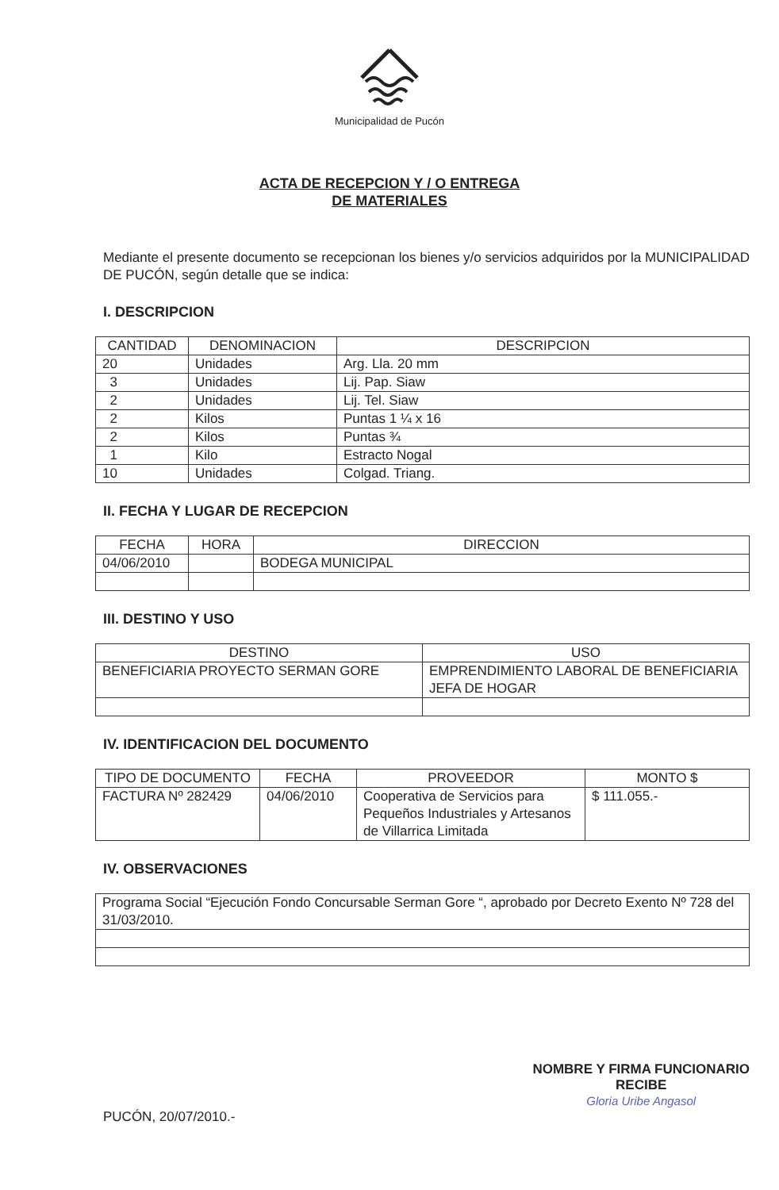Municipalidad de Pucón
ACTA DE RECEPCION Y / O ENTREGA
DE MATERIALES
Mediante el presente documento se recepcionan los bienes y/o servicios adquiridos por la MUNICIPALIDAD DE PUCÓN, según detalle que se indica:
I. DESCRIPCION
| CANTIDAD | DENOMINACION | DESCRIPCION |
| --- | --- | --- |
| 20 | Unidades | Arg. Lla. 20 mm |
| 3 | Unidades | Lij. Pap. Siaw |
| 2 | Unidades | Lij. Tel. Siaw |
| 2 | Kilos | Puntas 1 ¼ x 16 |
| 2 | Kilos | Puntas ¾ |
| 1 | Kilo | Estracto Nogal |
| 10 | Unidades | Colgad. Triang. |
II. FECHA Y LUGAR DE RECEPCION
| FECHA | HORA | DIRECCION |
| --- | --- | --- |
| 04/06/2010 | | BODEGA MUNICIPAL |
III. DESTINO Y USO
| DESTINO | USO |
| --- | --- |
| BENEFICIARIA PROYECTO SERMAN GORE | EMPRENDIMIENTO LABORAL DE BENEFICIARIA JEFA DE HOGAR |
IV. IDENTIFICACION DEL DOCUMENTO
| TIPO DE DOCUMENTO | FECHA | PROVEEDOR | MONTO $ |
| --- | --- | --- | --- |
| FACTURA Nº 282429 | 04/06/2010 | Cooperativa de Servicios para Pequeños Industriales y Artesanos de Villarrica Limitada | $ 111.055.- |
IV. OBSERVACIONES
| Programa Social “Ejecución Fondo Concursable Serman Gore “, aprobado por Decreto Exento Nº 728 del 31/03/2010. |
PUCÓN, 20/07/2010.-
NOMBRE Y FIRMA FUNCIONARIO
RECIBE
Gloria Uribe Angasol